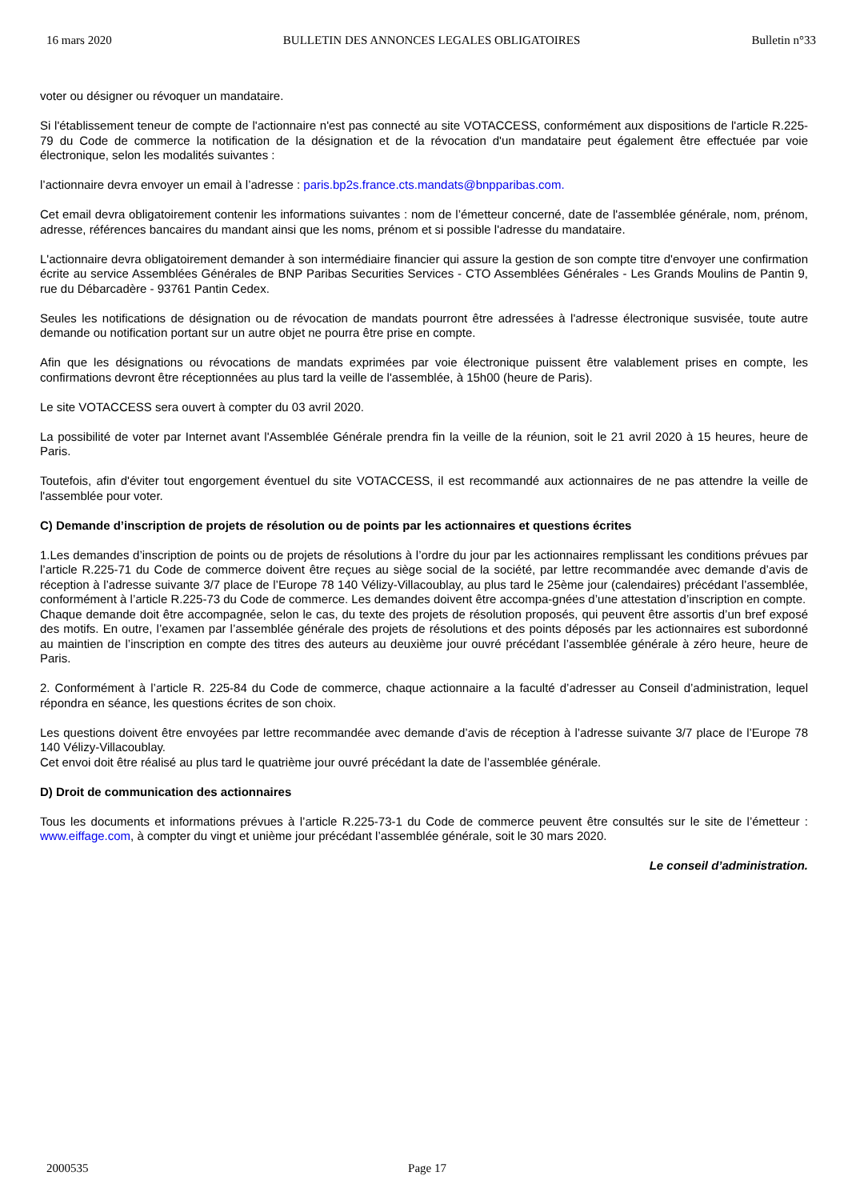16 mars 2020 BULLETIN DES ANNONCES LEGALES OBLIGATOIRES Bulletin n°33
voter ou désigner ou révoquer un mandataire.
Si l'établissement teneur de compte de l'actionnaire n'est pas connecté au site VOTACCESS, conformément aux dispositions de l'article R.225-79 du Code de commerce la notification de la désignation et de la révocation d'un mandataire peut également être effectuée par voie électronique, selon les modalités suivantes :
l’actionnaire devra envoyer un email à l’adresse : paris.bp2s.france.cts.mandats@bnpparibas.com.
Cet email devra obligatoirement contenir les informations suivantes : nom de l’émetteur concerné, date de l'assemblée générale, nom, prénom, adresse, références bancaires du mandant ainsi que les noms, prénom et si possible l'adresse du mandataire.
L'actionnaire devra obligatoirement demander à son intermédiaire financier qui assure la gestion de son compte titre d'envoyer une confirmation écrite au service Assemblées Générales de BNP Paribas Securities Services - CTO Assemblées Générales - Les Grands Moulins de Pantin 9, rue du Débarcadère - 93761 Pantin Cedex.
Seules les notifications de désignation ou de révocation de mandats pourront être adressées à l'adresse électronique susvisée, toute autre demande ou notification portant sur un autre objet ne pourra être prise en compte.
Afin que les désignations ou révocations de mandats exprimées par voie électronique puissent être valablement prises en compte, les confirmations devront être réceptionnées au plus tard la veille de l'assemblée, à 15h00 (heure de Paris).
Le site VOTACCESS sera ouvert à compter du 03 avril 2020.
La possibilité de voter par Internet avant l'Assemblée Générale prendra fin la veille de la réunion, soit le 21 avril 2020 à 15 heures, heure de Paris.
Toutefois, afin d'éviter tout engorgement éventuel du site VOTACCESS, il est recommandé aux actionnaires de ne pas attendre la veille de l'assemblée pour voter.
C) Demande d’inscription de projets de résolution ou de points par les actionnaires et questions écrites
1.Les demandes d’inscription de points ou de projets de résolutions à l’ordre du jour par les actionnaires remplissant les conditions prévues par l’article R.225-71 du Code de commerce doivent être reçues au siège social de la société, par lettre recommandée avec demande d’avis de réception à l’adresse suivante 3/7 place de l’Europe 78 140 Vélizy-Villacoublay, au plus tard le 25ème jour (calendaires) précédant l’assemblée, conformément à l’article R.225-73 du Code de commerce. Les demandes doivent être accompa-gnées d’une attestation d’inscription en compte.
Chaque demande doit être accompagnée, selon le cas, du texte des projets de résolution proposés, qui peuvent être assortis d’un bref exposé des motifs. En outre, l’examen par l’assemblée générale des projets de résolutions et des points déposés par les actionnaires est subordonné au maintien de l’inscription en compte des titres des auteurs au deuxième jour ouvré précédant l’assemblée générale à zéro heure, heure de Paris.
2. Conformément à l’article R. 225-84 du Code de commerce, chaque actionnaire a la faculté d’adresser au Conseil d’administration, lequel répondra en séance, les questions écrites de son choix.
Les questions doivent être envoyées par lettre recommandée avec demande d’avis de réception à l’adresse suivante 3/7 place de l’Europe 78 140 Vélizy-Villacoublay.
Cet envoi doit être réalisé au plus tard le quatrième jour ouvré précédant la date de l’assemblée générale.
D) Droit de communication des actionnaires
Tous les documents et informations prévues à l’article R.225-73-1 du Code de commerce peuvent être consultés sur le site de l’émetteur : www.eiffage.com, à compter du vingt et unième jour précédant l’assemblée générale, soit le 30 mars 2020.
Le conseil d’administration.
2000535 Page 17